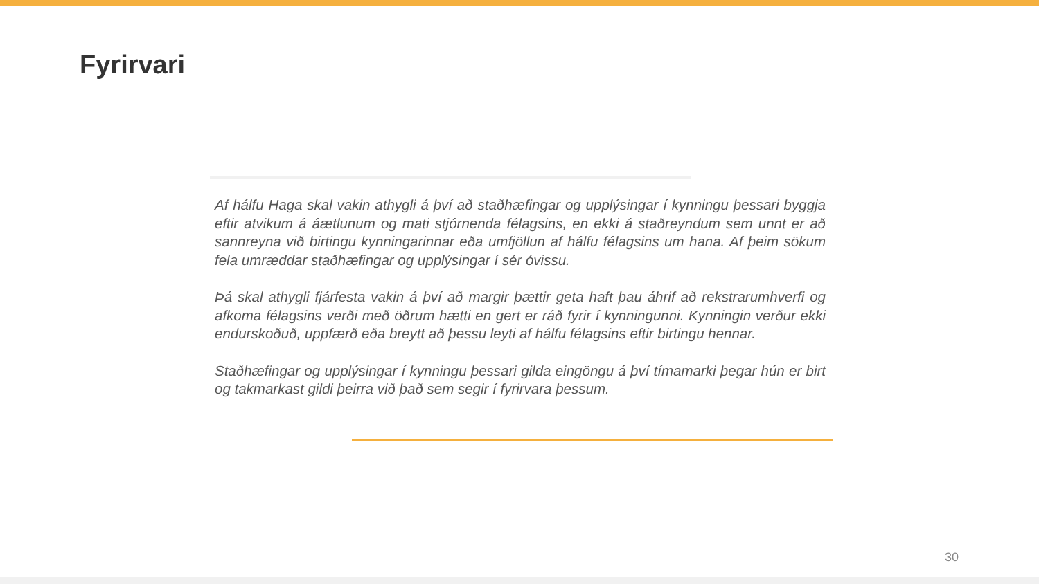Fyrirvari
Af hálfu Haga skal vakin athygli á því að staðhæfingar og upplýsingar í kynningu þessari byggja eftir atvikum á áætlunum og mati stjórnenda félagsins, en ekki á staðreyndum sem unnt er að sannreyna við birtingu kynningarinnar eða umfjöllun af hálfu félagsins um hana. Af þeim sökum fela umræddar staðhæfingar og upplýsingar í sér óvissu.
Þá skal athygli fjárfesta vakin á því að margir þættir geta haft þau áhrif að rekstrarumhverfi og afkoma félagsins verði með öðrum hætti en gert er ráð fyrir í kynningunni. Kynningin verður ekki endurskoðuð, uppfærð eða breytt að þessu leyti af hálfu félagsins eftir birtingu hennar.
Staðhæfingar og upplýsingar í kynningu þessari gilda eingöngu á því tímamarki þegar hún er birt og takmarkast gildi þeirra við það sem segir í fyrirvara þessum.
30